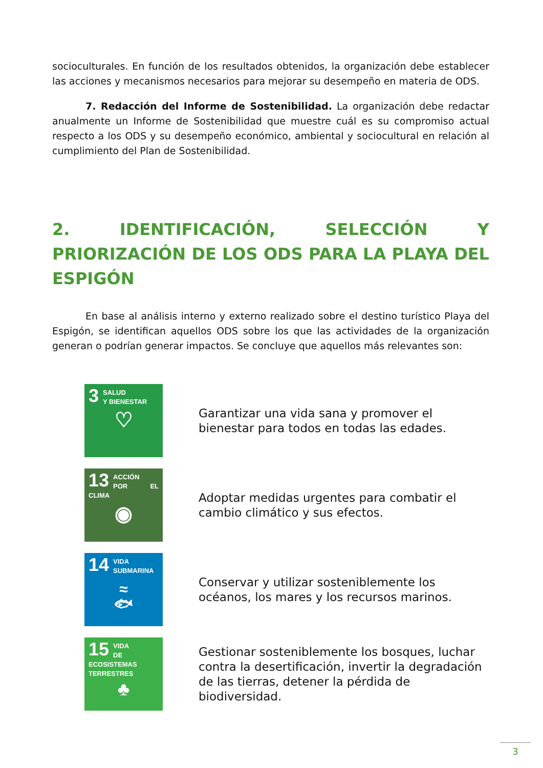socioculturales. En función de los resultados obtenidos, la organización debe establecer las acciones y mecanismos necesarios para mejorar su desempeño en materia de ODS.
7. Redacción del Informe de Sostenibilidad. La organización debe redactar anualmente un Informe de Sostenibilidad que muestre cuál es su compromiso actual respecto a los ODS y su desempeño económico, ambiental y sociocultural en relación al cumplimiento del Plan de Sostenibilidad.
2. IDENTIFICACIÓN, SELECCIÓN Y PRIORIZACIÓN DE LOS ODS PARA LA PLAYA DEL ESPIGÓN
En base al análisis interno y externo realizado sobre el destino turístico Playa del Espigón, se identifican aquellos ODS sobre los que las actividades de la organización generan o podrían generar impactos. Se concluye que aquellos más relevantes son:
3
SALUD
Y BIENESTAR
♡
Garantizar una vida sana y promover el bienestar para todos en todas las edades.
13
ACCIÓN
POR EL CLIMA
◉
Adoptar medidas urgentes para combatir el cambio climático y sus efectos.
14
VIDA
SUBMARINA
≈
🐟︎
Conservar y utilizar sosteniblemente los océanos, los mares y los recursos marinos.
15
VIDA
DE ECOSISTEMAS
TERRESTRES
♣
Gestionar sosteniblemente los bosques, luchar contra la desertificación, invertir la degradación de las tierras, detener la pérdida de biodiversidad.
3